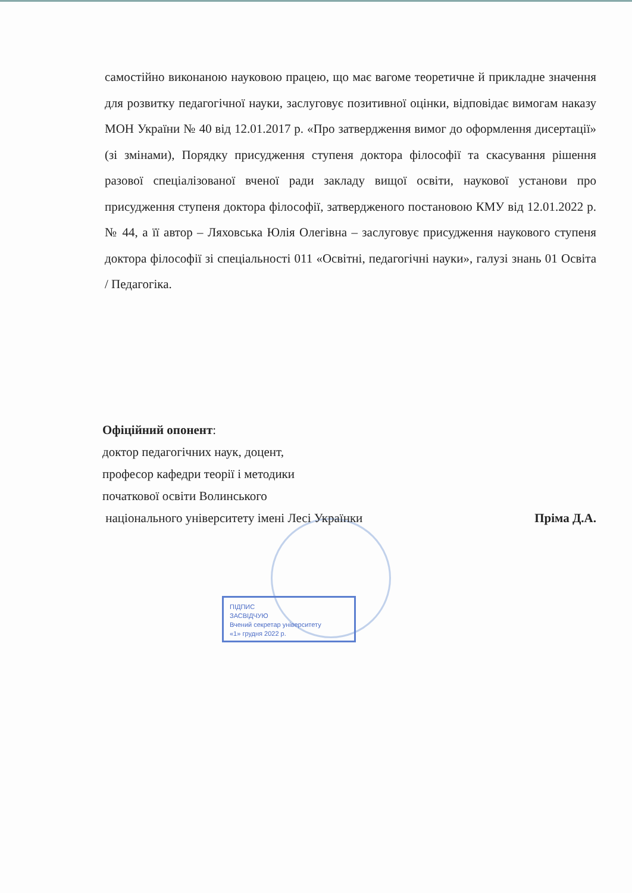самостійно виконаною науковою працею, що має вагоме теоретичне й прикладне значення для розвитку педагогічної науки, заслуговує позитивної оцінки, відповідає вимогам наказу МОН України № 40 від 12.01.2017 р. «Про затвердження вимог до оформлення дисертації» (зі змінами), Порядку присудження ступеня доктора філософії та скасування рішення разової спеціалізованої вченої ради закладу вищої освіти, наукової установи про присудження ступеня доктора філософії, затвердженого постановою КМУ від 12.01.2022 р. № 44, а її автор – Ляховська Юлія Олегівна – заслуговує присудження наукового ступеня доктора філософії зі спеціальності 011 «Освітні, педагогічні науки», галузі знань 01 Освіта / Педагогіка.
Офіційний опонент:
доктор педагогічних наук, доцент,
професор кафедри теорії і методики
початкової освіти Волинського
національного університету імені Лесі Українки Пріма Д.А.
ПІДПИС
ЗАСВІДЧУЮ
Вчений секретар університету
«1» грудня 2022 р.